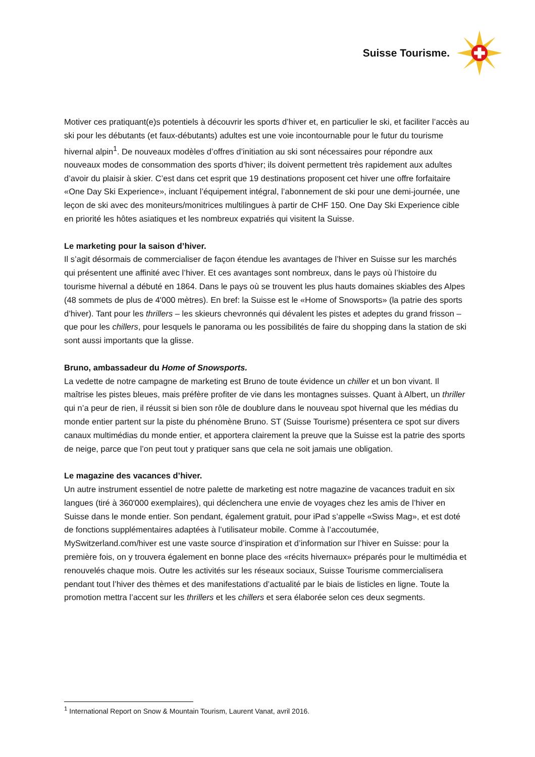Suisse Tourisme.
Motiver ces pratiquant(e)s potentiels à découvrir les sports d’hiver et, en particulier le ski, et faciliter l’accès au ski pour les débutants (et faux-débutants) adultes est une voie incontournable pour le futur du tourisme hivernal alpin<sup>1</sup>. De nouveaux modèles d’offres d’initiation au ski sont nécessaires pour répondre aux nouveaux modes de consommation des sports d’hiver; ils doivent permettent très rapidement aux adultes d’avoir du plaisir à skier. C’est dans cet esprit que 19 destinations proposent cet hiver une offre forfaitaire «One Day Ski Experience», incluant l’équipement intégral, l’abonnement de ski pour une demi-journée, une leçon de ski avec des moniteurs/monitrices multilingues à partir de CHF 150. One Day Ski Experience cible en priorité les hôtes asiatiques et les nombreux expatriés qui visitent la Suisse.
Le marketing pour la saison d’hiver.
Il s’agit désormais de commercialiser de façon étendue les avantages de l’hiver en Suisse sur les marchés qui présentent une affinité avec l’hiver. Et ces avantages sont nombreux, dans le pays où l’histoire du tourisme hivernal a débuté en 1864. Dans le pays où se trouvent les plus hauts domaines skiables des Alpes (48 sommets de plus de 4'000 mètres). En bref: la Suisse est le «Home of Snowsports» (la patrie des sports d’hiver). Tant pour les thrillers – les skieurs chevronnés qui dévalent les pistes et adeptes du grand frisson – que pour les chillers, pour lesquels le panorama ou les possibilités de faire du shopping dans la station de ski sont aussi importants que la glisse.
Bruno, ambassadeur du Home of Snowsports.
La vedette de notre campagne de marketing est Bruno de toute évidence un chiller et un bon vivant. Il maîtrise les pistes bleues, mais préfère profiter de vie dans les montagnes suisses. Quant à Albert, un thriller qui n’a peur de rien, il réussit si bien son rôle de doublure dans le nouveau spot hivernal que les médias du monde entier partent sur la piste du phénomène Bruno. ST (Suisse Tourisme) présentera ce spot sur divers canaux multimédias du monde entier, et apportera clairement la preuve que la Suisse est la patrie des sports de neige, parce que l’on peut tout y pratiquer sans que cela ne soit jamais une obligation.
Le magazine des vacances d’hiver.
Un autre instrument essentiel de notre palette de marketing est notre magazine de vacances traduit en six langues (tiré à 360'000 exemplaires), qui déclenchera une envie de voyages chez les amis de l’hiver en Suisse dans le monde entier. Son pendant, également gratuit, pour iPad s’appelle «Swiss Mag», et est doté de fonctions supplémentaires adaptées à l’utilisateur mobile. Comme à l’accoutumée, MySwitzerland.com/hiver est une vaste source d’inspiration et d’information sur l’hiver en Suisse: pour la première fois, on y trouvera également en bonne place des «récits hivernaux» préparés pour le multimédia et renouvelés chaque mois. Outre les activités sur les réseaux sociaux, Suisse Tourisme commercialisera pendant tout l’hiver des thèmes et des manifestations d’actualité par le biais de listicles en ligne. Toute la promotion mettra l’accent sur les thrillers et les chillers et sera élaborée selon ces deux segments.
<sup>1</sup> International Report on Snow & Mountain Tourism, Laurent Vanat, avril 2016.